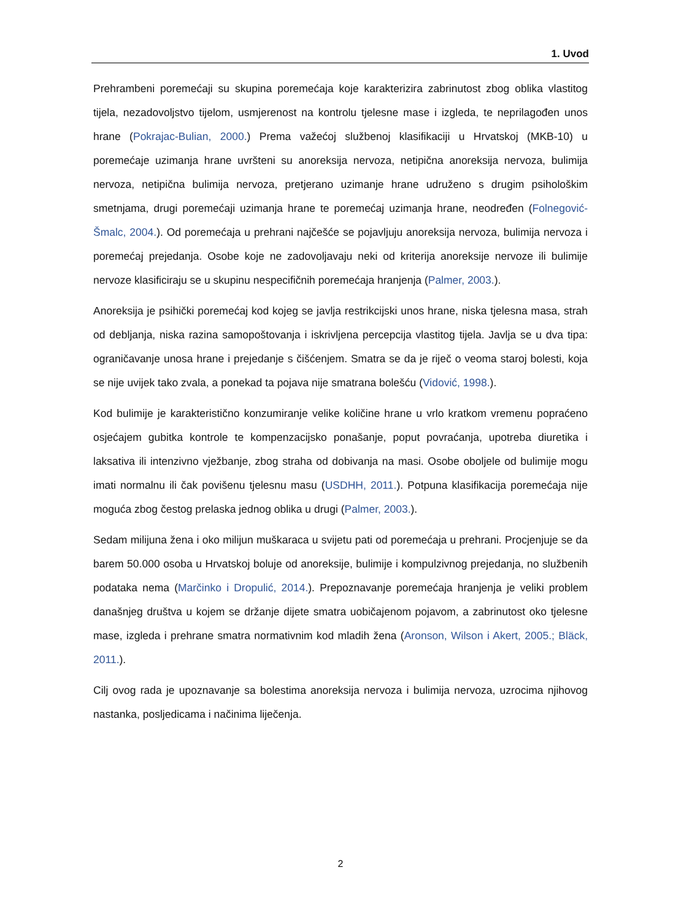1. Uvod
Prehrambeni poremećaji su skupina poremećaja koje karakterizira zabrinutost zbog oblika vlastitog tijela, nezadovoljstvo tijelom, usmjerenost na kontrolu tjelesne mase i izgleda, te neprilagođen unos hrane (Pokrajac-Bulian, 2000.) Prema važećoj službenoj klasifikaciji u Hrvatskoj (MKB-10) u poremećaje uzimanja hrane uvršteni su anoreksija nervoza, netipična anoreksija nervoza, bulimija nervoza, netipična bulimija nervoza, pretjerano uzimanje hrane udruženo s drugim psihološkim smetnjama, drugi poremećaji uzimanja hrane te poremećaj uzimanja hrane, neodređen (Folnegović-Šmalc, 2004.). Od poremećaja u prehrani najčešće se pojavljuju anoreksija nervoza, bulimija nervoza i poremećaj prejedanja. Osobe koje ne zadovoljavaju neki od kriterija anoreksije nervoze ili bulimije nervoze klasificiraju se u skupinu nespecifičnih poremećaja hranjenja (Palmer, 2003.).
Anoreksija je psihički poremećaj kod kojeg se javlja restrikcijski unos hrane, niska tjelesna masa, strah od debljanja, niska razina samopoštovanja i iskrivljena percepcija vlastitog tijela. Javlja se u dva tipa: ograničavanje unosa hrane i prejedanje s čišćenjem. Smatra se da je riječ o veoma staroj bolesti, koja se nije uvijek tako zvala, a ponekad ta pojava nije smatrana bolešću (Vidović, 1998.).
Kod bulimije je karakteristično konzumiranje velike količine hrane u vrlo kratkom vremenu popraćeno osjećajem gubitka kontrole te kompenzacijsko ponašanje, poput povraćanja, upotreba diuretika i laksativa ili intenzivno vježbanje, zbog straha od dobivanja na masi. Osobe oboljele od bulimije mogu imati normalnu ili čak povišenu tjelesnu masu (USDHH, 2011.). Potpuna klasifikacija poremećaja nije moguća zbog čestog prelaska jednog oblika u drugi (Palmer, 2003.).
Sedam milijuna žena i oko milijun muškaraca u svijetu pati od poremećaja u prehrani. Procjenjuje se da barem 50.000 osoba u Hrvatskoj boluje od anoreksije, bulimije i kompulzivnog prejedanja, no službenih podataka nema (Marčinko i Dropulić, 2014.). Prepoznavanje poremećaja hranjenja je veliki problem današnjeg društva u kojem se držanje dijete smatra uobičajenom pojavom, a zabrinutost oko tjelesne mase, izgleda i prehrane smatra normativnim kod mladih žena (Aronson, Wilson i Akert, 2005.; Bläck, 2011.).
Cilj ovog rada je upoznavanje sa bolestima anoreksija nervoza i bulimija nervoza, uzrocima njihovog nastanka, posljedicama i načinima liječenja.
2